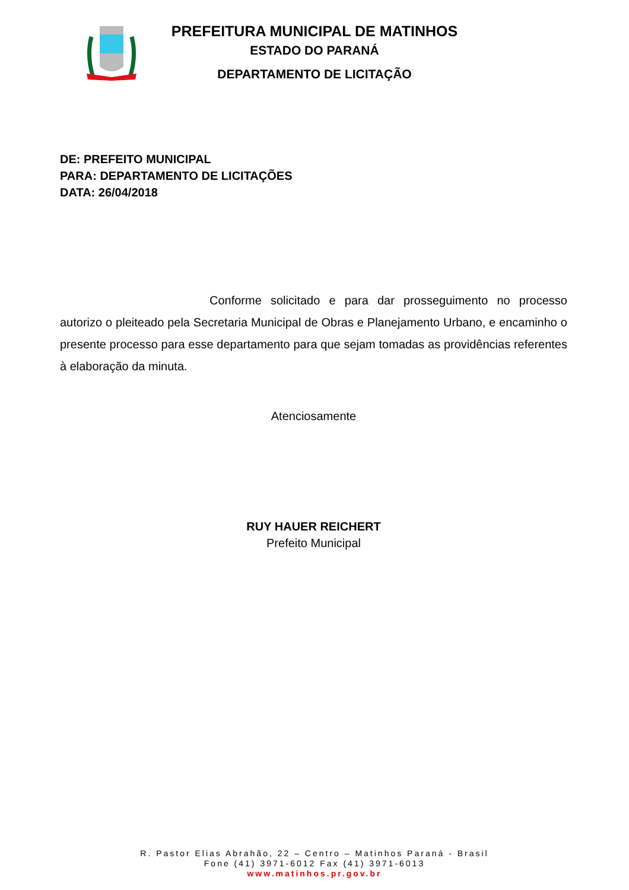PREFEITURA MUNICIPAL DE MATINHOS
ESTADO DO PARANÁ
DEPARTAMENTO DE LICITAÇÃO
DE: PREFEITO MUNICIPAL
PARA: DEPARTAMENTO DE LICITAÇÕES
DATA: 26/04/2018
Conforme solicitado e para dar prosseguimento no processo autorizo o pleiteado pela Secretaria Municipal de Obras e Planejamento Urbano, e encaminho o presente processo para esse departamento para que sejam tomadas as providências referentes à elaboração da minuta.
Atenciosamente
RUY HAUER REICHERT
Prefeito Municipal
R. Pastor Elias Abrahão, 22 – Centro – Matinhos Paraná - Brasil
Fone (41) 3971-6012 Fax (41) 3971-6013
www.matinhos.pr.gov.br